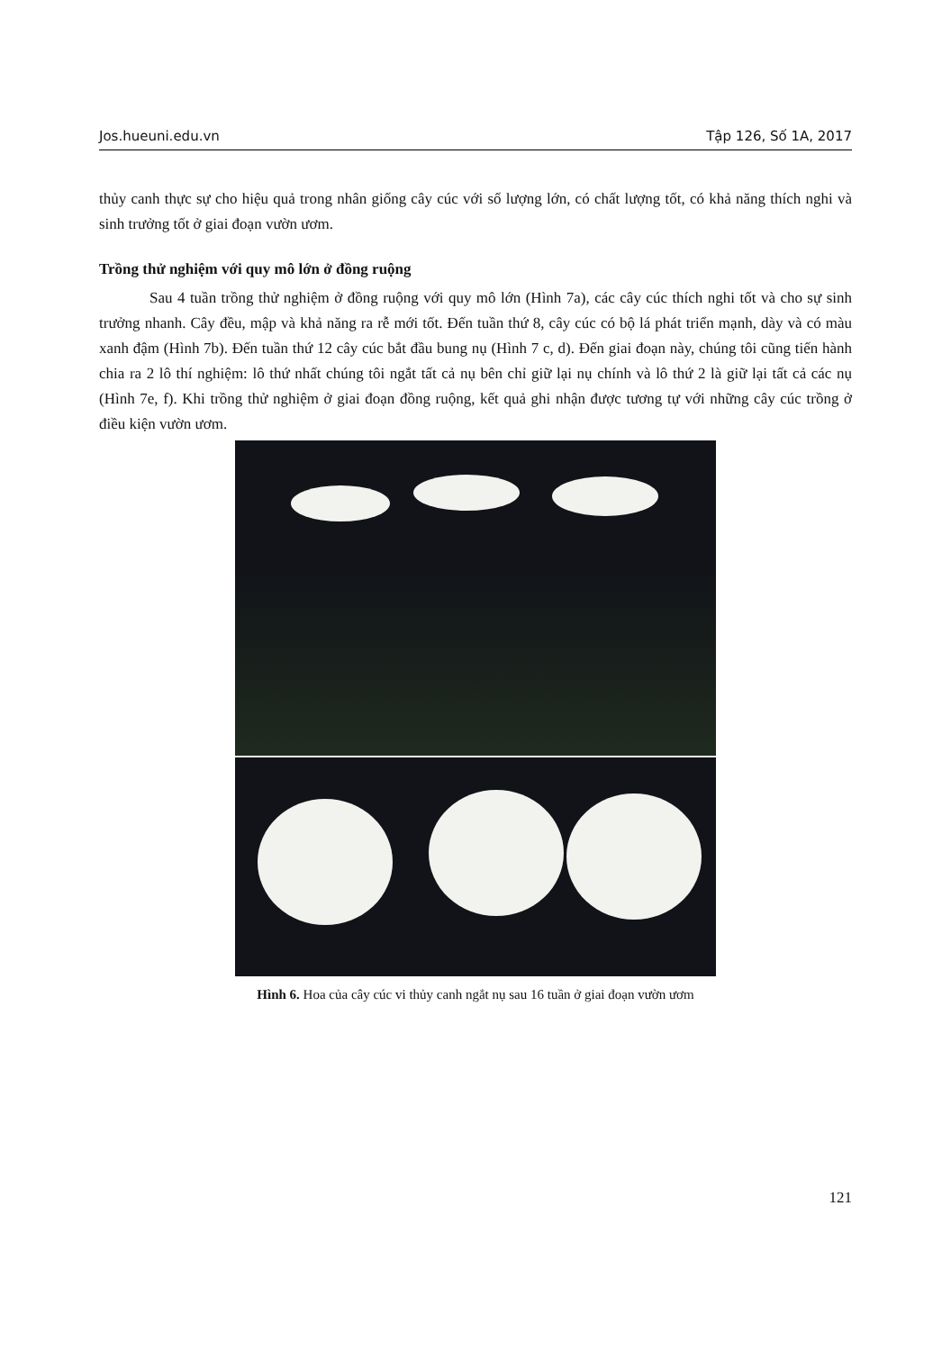Jos.hueuni.edu.vn Tập 126, Số 1A, 2017
thủy canh thực sự cho hiệu quả trong nhân giống cây cúc với số lượng lớn, có chất lượng tốt, có khả năng thích nghi và sinh trưởng tốt ở giai đoạn vườn ươm.
Trồng thử nghiệm với quy mô lớn ở đồng ruộng
Sau 4 tuần trồng thử nghiệm ở đồng ruộng với quy mô lớn (Hình 7a), các cây cúc thích nghi tốt và cho sự sinh trưởng nhanh. Cây đều, mập và khả năng ra rễ mới tốt. Đến tuần thứ 8, cây cúc có bộ lá phát triển mạnh, dày và có màu xanh đậm (Hình 7b). Đến tuần thứ 12 cây cúc bắt đầu bung nụ (Hình 7 c, d). Đến giai đoạn này, chúng tôi cũng tiến hành chia ra 2 lô thí nghiệm: lô thứ nhất chúng tôi ngắt tất cả nụ bên chỉ giữ lại nụ chính và lô thứ 2 là giữ lại tất cả các nụ (Hình 7e, f). Khi trồng thử nghiệm ở giai đoạn đồng ruộng, kết quả ghi nhận được tương tự với những cây cúc trồng ở điều kiện vườn ươm.
Hình 6. Hoa của cây cúc vi thủy canh ngắt nụ sau 16 tuần ở giai đoạn vườn ươm
121